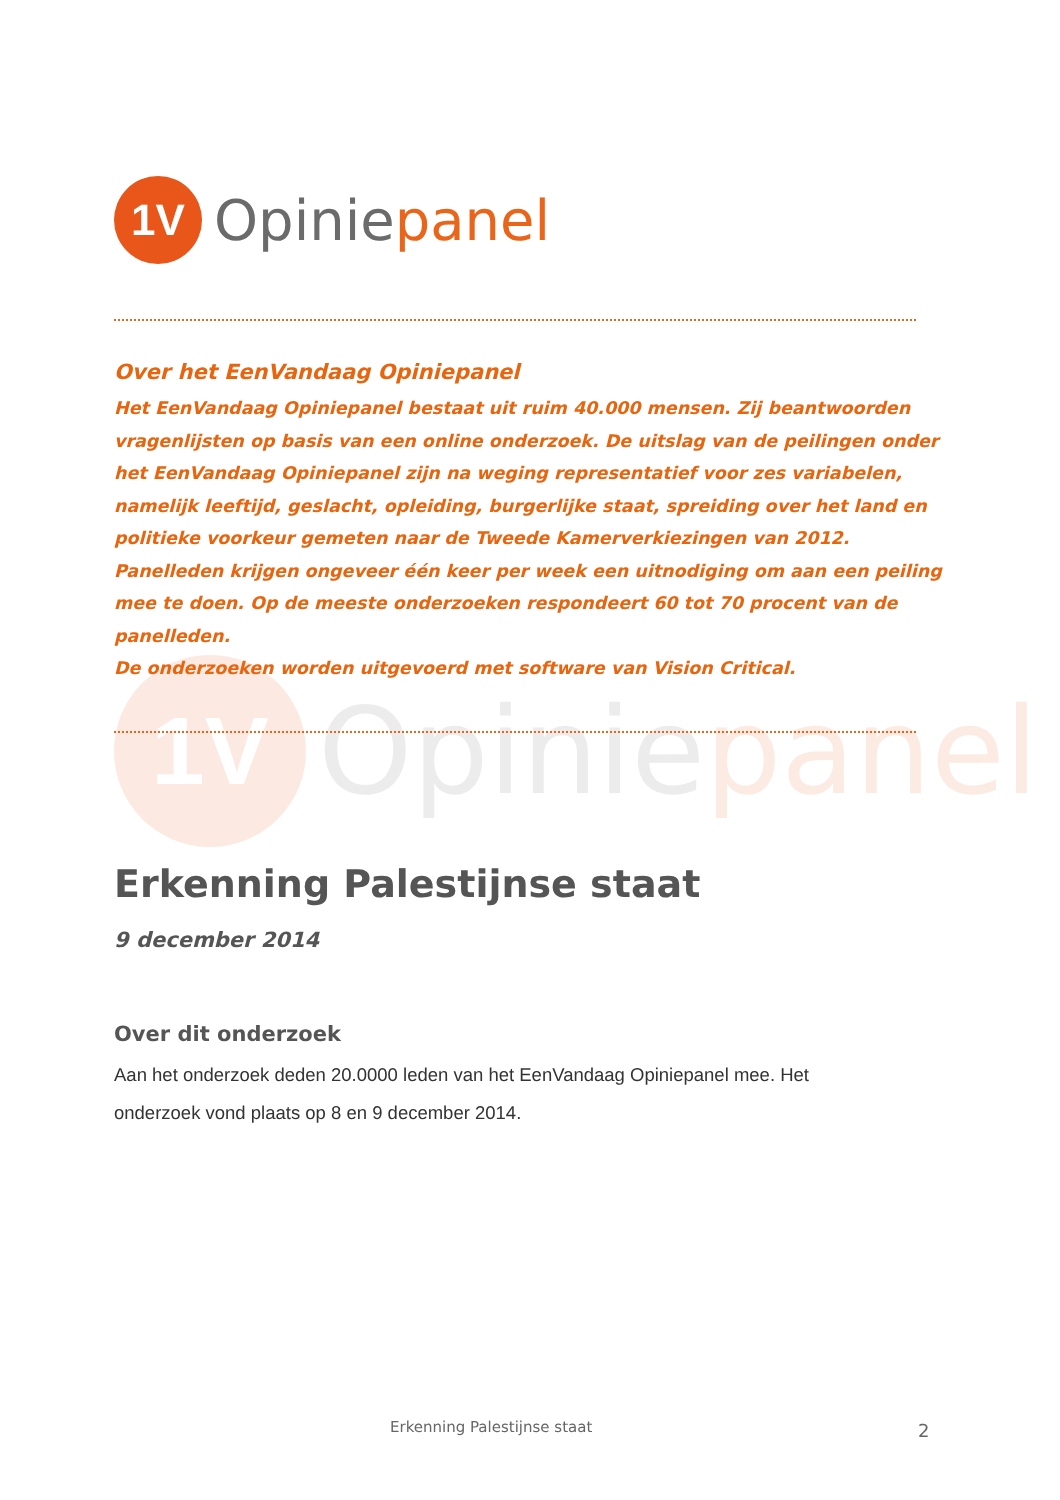1V
Opiniepanel
1V
Opiniepanel
Over het EenVandaag Opiniepanel
Het EenVandaag Opiniepanel bestaat uit ruim 40.000 mensen. Zij beantwoorden vragenlijsten op basis van een online onderzoek. De uitslag van de peilingen onder het EenVandaag Opiniepanel zijn na weging representatief voor zes variabelen, namelijk leeftijd, geslacht, opleiding, burgerlijke staat, spreiding over het land en politieke voorkeur gemeten naar de Tweede Kamerverkiezingen van 2012. Panelleden krijgen ongeveer één keer per week een uitnodiging om aan een peiling mee te doen. Op de meeste onderzoeken respondeert 60 tot 70 procent van de panelleden.
De onderzoeken worden uitgevoerd met software van Vision Critical.
Erkenning Palestijnse staat
9 december 2014
Over dit onderzoek
Aan het onderzoek deden 20.0000 leden van het EenVandaag Opiniepanel mee. Het onderzoek vond plaats op 8 en 9 december 2014.
Erkenning Palestijnse staat 2